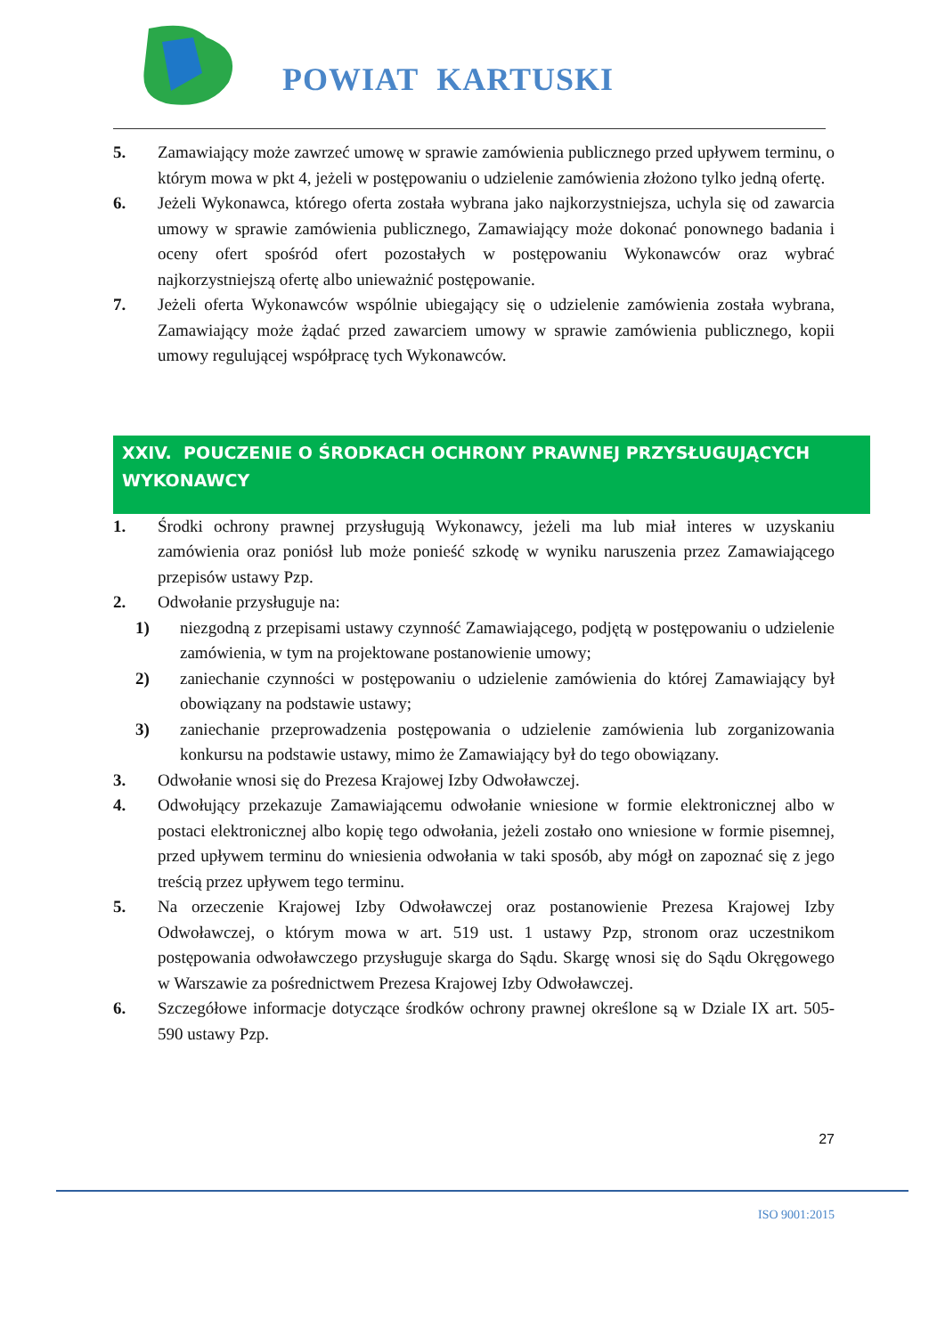POWIAT KARTUSKI
5. Zamawiający może zawrzeć umowę w sprawie zamówienia publicznego przed upływem terminu, o którym mowa w pkt 4, jeżeli w postępowaniu o udzielenie zamówienia złożono tylko jedną ofertę.
6. Jeżeli Wykonawca, którego oferta została wybrana jako najkorzystniejsza, uchyla się od zawarcia umowy w sprawie zamówienia publicznego, Zamawiający może dokonać ponownego badania i oceny ofert spośród ofert pozostałych w postępowaniu Wykonawców oraz wybrać najkorzystniejszą ofertę albo unieważnić postępowanie.
7. Jeżeli oferta Wykonawców wspólnie ubiegający się o udzielenie zamówienia została wybrana, Zamawiający może żądać przed zawarciem umowy w sprawie zamówienia publicznego, kopii umowy regulującej współpracę tych Wykonawców.
XXIV. POUCZENIE O ŚRODKACH OCHRONY PRAWNEJ PRZYSŁUGUJĄCYCH WYKONAWCY
1. Środki ochrony prawnej przysługują Wykonawcy, jeżeli ma lub miał interes w uzyskaniu zamówienia oraz poniósł lub może ponieść szkodę w wyniku naruszenia przez Zamawiającego przepisów ustawy Pzp.
2. Odwołanie przysługuje na:
1) niezgodną z przepisami ustawy czynność Zamawiającego, podjętą w postępowaniu o udzielenie zamówienia, w tym na projektowane postanowienie umowy;
2) zaniechanie czynności w postępowaniu o udzielenie zamówienia do której Zamawiający był obowiązany na podstawie ustawy;
3) zaniechanie przeprowadzenia postępowania o udzielenie zamówienia lub zorganizowania konkursu na podstawie ustawy, mimo że Zamawiający był do tego obowiązany.
3. Odwołanie wnosi się do Prezesa Krajowej Izby Odwoławczej.
4. Odwołujący przekazuje Zamawiającemu odwołanie wniesione w formie elektronicznej albo w postaci elektronicznej albo kopię tego odwołania, jeżeli zostało ono wniesione w formie pisemnej, przed upływem terminu do wniesienia odwołania w taki sposób, aby mógł on zapoznać się z jego treścią przez upływem tego terminu.
5. Na orzeczenie Krajowej Izby Odwoławczej oraz postanowienie Prezesa Krajowej Izby Odwoławczej, o którym mowa w art. 519 ust. 1 ustawy Pzp, stronom oraz uczestnikom postępowania odwoławczego przysługuje skarga do Sądu. Skargę wnosi się do Sądu Okręgowego w Warszawie za pośrednictwem Prezesa Krajowej Izby Odwoławczej.
6. Szczegółowe informacje dotyczące środków ochrony prawnej określone są w Dziale IX art. 505-590 ustawy Pzp.
27
ISO 9001:2015